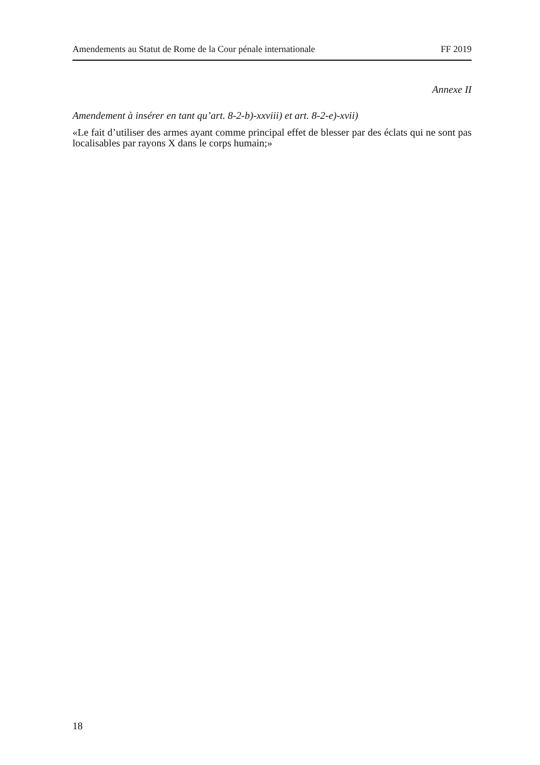Amendements au Statut de Rome de la Cour pénale internationale FF 2019
Annexe II
Amendement à insérer en tant qu’art. 8-2-b)-xxviii) et art. 8-2-e)-xvii)
«Le fait d’utiliser des armes ayant comme principal effet de blesser par des éclats qui ne sont pas localisables par rayons X dans le corps humain;»
18